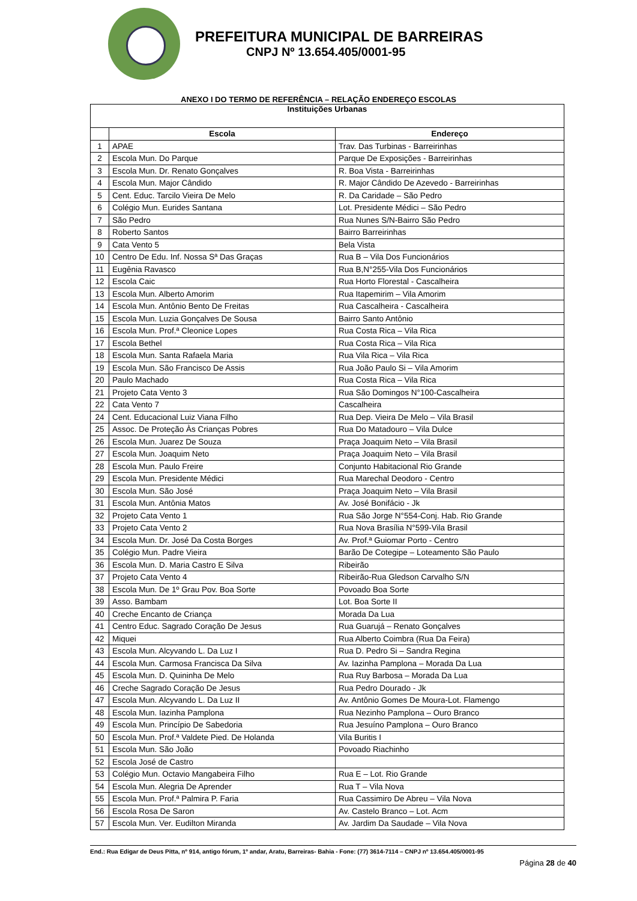PREFEITURA MUNICIPAL DE BARREIRAS
CNPJ Nº 13.654.405/0001-95
ANEXO I DO TERMO DE REFERÊNCIA – RELAÇÃO ENDEREÇO ESCOLAS
| Instituições Urbanas | | |
| --- | --- | --- |
| | Escola | Endereço |
| 1 | APAE | Trav. Das Turbinas - Barreirinhas |
| 2 | Escola Mun. Do Parque | Parque De Exposições - Barreirinhas |
| 3 | Escola Mun. Dr. Renato Gonçalves | R. Boa Vista - Barreirinhas |
| 4 | Escola Mun. Major Cândido | R. Major Cândido De Azevedo - Barreirinhas |
| 5 | Cent. Educ. Tarcilo Vieira De Melo | R. Da Caridade – São Pedro |
| 6 | Colégio Mun. Eurides Santana | Lot. Presidente Médici – São Pedro |
| 7 | São Pedro | Rua Nunes S/N-Bairro São Pedro |
| 8 | Roberto Santos | Bairro Barreirinhas |
| 9 | Cata Vento 5 | Bela Vista |
| 10 | Centro De Edu. Inf. Nossa Sª Das Graças | Rua B – Vila Dos Funcionários |
| 11 | Eugênia Ravasco | Rua B,N°255-Vila Dos Funcionários |
| 12 | Escola Caic | Rua Horto Florestal - Cascalheira |
| 13 | Escola Mun. Alberto Amorim | Rua Itapemirim – Vila Amorim |
| 14 | Escola Mun. Antônio Bento De Freitas | Rua Cascalheira - Cascalheira |
| 15 | Escola Mun. Luzia Gonçalves De Sousa | Bairro Santo Antônio |
| 16 | Escola Mun. Prof.ª Cleonice Lopes | Rua Costa Rica – Vila Rica |
| 17 | Escola Bethel | Rua Costa Rica – Vila Rica |
| 18 | Escola Mun. Santa Rafaela Maria | Rua Vila Rica – Vila Rica |
| 19 | Escola Mun. São Francisco De Assis | Rua João Paulo Si – Vila Amorim |
| 20 | Paulo Machado | Rua Costa Rica – Vila Rica |
| 21 | Projeto Cata Vento 3 | Rua São Domingos N°100-Cascalheira |
| 22 | Cata Vento 7 | Cascalheira |
| 24 | Cent. Educacional Luiz Viana Filho | Rua Dep. Vieira De Melo – Vila Brasil |
| 25 | Assoc. De Proteção Às Crianças Pobres | Rua Do Matadouro – Vila Dulce |
| 26 | Escola Mun. Juarez De Souza | Praça Joaquim Neto – Vila Brasil |
| 27 | Escola Mun. Joaquim Neto | Praça Joaquim Neto – Vila Brasil |
| 28 | Escola Mun. Paulo Freire | Conjunto Habitacional Rio Grande |
| 29 | Escola Mun. Presidente Médici | Rua Marechal Deodoro - Centro |
| 30 | Escola Mun. São José | Praça Joaquim Neto – Vila Brasil |
| 31 | Escola Mun. Antônia Matos | Av. José Bonifácio - Jk |
| 32 | Projeto Cata Vento 1 | Rua São Jorge N°554-Conj. Hab. Rio Grande |
| 33 | Projeto Cata Vento 2 | Rua Nova Brasília N°599-Vila Brasil |
| 34 | Escola Mun. Dr. José Da Costa Borges | Av. Prof.ª Guiomar Porto - Centro |
| 35 | Colégio Mun. Padre Vieira | Barão De Cotegipe – Loteamento São Paulo |
| 36 | Escola Mun. D. Maria Castro E Silva | Ribeirão |
| 37 | Projeto Cata Vento 4 | Ribeirão-Rua Gledson Carvalho S/N |
| 38 | Escola Mun. De 1º Grau Pov. Boa Sorte | Povoado Boa Sorte |
| 39 | Asso. Bambam | Lot. Boa Sorte II |
| 40 | Creche Encanto de Criança | Morada Da Lua |
| 41 | Centro Educ. Sagrado Coração De Jesus | Rua Guarujá – Renato Gonçalves |
| 42 | Miquei | Rua Alberto Coimbra (Rua Da Feira) |
| 43 | Escola Mun. Alcyvando L. Da Luz I | Rua D. Pedro Si – Sandra Regina |
| 44 | Escola Mun. Carmosa Francisca Da Silva | Av. Iazinha Pamplona – Morada Da Lua |
| 45 | Escola Mun. D. Quininha De Melo | Rua Ruy Barbosa – Morada Da Lua |
| 46 | Creche Sagrado Coração De Jesus | Rua Pedro Dourado - Jk |
| 47 | Escola Mun. Alcyvando L. Da Luz II | Av. Antônio Gomes De Moura-Lot. Flamengo |
| 48 | Escola Mun. Iazinha Pamplona | Rua Nezinho Pamplona – Ouro Branco |
| 49 | Escola Mun. Princípio De Sabedoria | Rua Jesuíno Pamplona – Ouro Branco |
| 50 | Escola Mun. Prof.ª Valdete Pied. De Holanda | Vila Buritis I |
| 51 | Escola Mun. São João | Povoado Riachinho |
| 52 | Escola José de Castro | |
| 53 | Colégio Mun. Octavio Mangabeira Filho | Rua E – Lot. Rio Grande |
| 54 | Escola Mun. Alegria De Aprender | Rua T – Vila Nova |
| 55 | Escola Mun. Prof.ª Palmira P. Faria | Rua Cassimiro De Abreu – Vila Nova |
| 56 | Escola Rosa De Saron | Av. Castelo Branco – Lot. Acm |
| 57 | Escola Mun. Ver. Eudilton Miranda | Av. Jardim Da Saudade – Vila Nova |
End.: Rua Edigar de Deus Pitta, nº 914, antigo fórum, 1º andar, Aratu, Barreiras- Bahia - Fone: (77) 3614-7114 – CNPJ nº 13.654.405/0001-95
Página 28 de 40